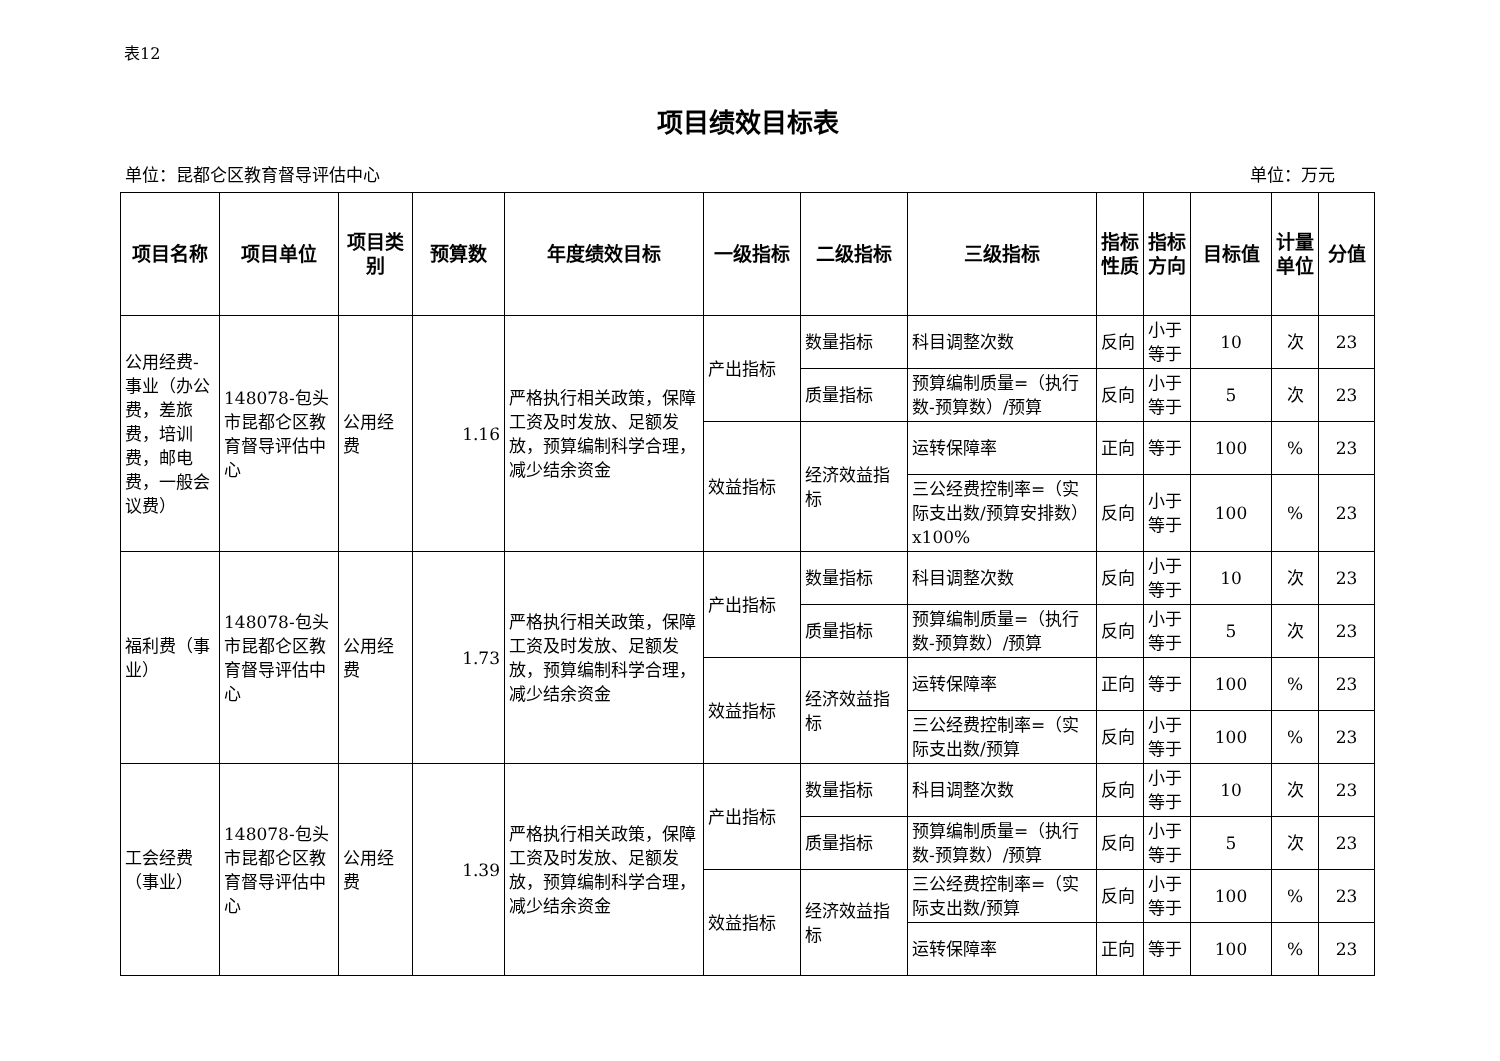表12
项目绩效目标表
单位：昆都仑区教育督导评估中心 单位：万元
| 项目名称 | 项目单位 | 项目类别 | 预算数 | 年度绩效目标 | 一级指标 | 二级指标 | 三级指标 | 指标性质 | 指标方向 | 目标值 | 计量单位 | 分值 |
| --- | --- | --- | --- | --- | --- | --- | --- | --- | --- | --- | --- | --- |
| 公用经费-事业（办公费，差旅费，培训费，邮电费，一般会议费） | 148078-包头市昆都仑区教育督导评估中心 | 公用经费 | 1.16 | 严格执行相关政策，保障工资及时发放、足额发放，预算编制科学合理，减少结余资金 | 产出指标 | 数量指标 | 科目调整次数 | 反向 | 小于等于 | 10 | 次 | 23 |
| | | | | | | 质量指标 | 预算编制质量=（执行数-预算数）/预算 | 反向 | 小于等于 | 5 | 次 | 23 |
| | | | | | 效益指标 | 经济效益指标 | 运转保障率 | 正向 | 等于 | 100 | % | 23 |
| | | | | | | | 三公经费控制率=（实际支出数/预算安排数）x100% | 反向 | 小于等于 | 100 | % | 23 |
| 福利费（事业） | 148078-包头市昆都仑区教育督导评估中心 | 公用经费 | 1.73 | 严格执行相关政策，保障工资及时发放、足额发放，预算编制科学合理，减少结余资金 | 产出指标 | 数量指标 | 科目调整次数 | 反向 | 小于等于 | 10 | 次 | 23 |
| | | | | | | 质量指标 | 预算编制质量=（执行数-预算数）/预算 | 反向 | 小于等于 | 5 | 次 | 23 |
| | | | | | 效益指标 | 经济效益指标 | 运转保障率 | 正向 | 等于 | 100 | % | 23 |
| | | | | | | | 三公经费控制率=（实际支出数/预算 | 反向 | 小于等于 | 100 | % | 23 |
| 工会经费（事业） | 148078-包头市昆都仑区教育督导评估中心 | 公用经费 | 1.39 | 严格执行相关政策，保障工资及时发放、足额发放，预算编制科学合理，减少结余资金 | 产出指标 | 数量指标 | 科目调整次数 | 反向 | 小于等于 | 10 | 次 | 23 |
| | | | | | | 质量指标 | 预算编制质量=（执行数-预算数）/预算 | 反向 | 小于等于 | 5 | 次 | 23 |
| | | | | | 效益指标 | 经济效益指标 | 三公经费控制率=（实际支出数/预算 | 反向 | 小于等于 | 100 | % | 23 |
| | | | | | | | 运转保障率 | 正向 | 等于 | 100 | % | 23 |